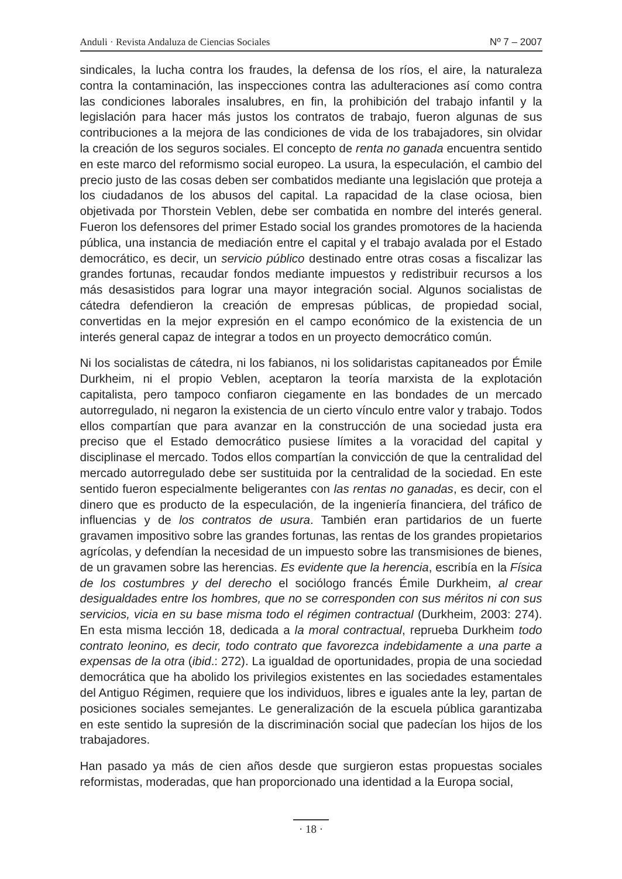Anduli · Revista Andaluza de Ciencias Sociales Nº 7 – 2007
sindicales, la lucha contra los fraudes, la defensa de los ríos, el aire, la naturaleza contra la contaminación, las inspecciones contra las adulteraciones así como contra las condiciones laborales insalubres, en fin, la prohibición del trabajo infantil y la legislación para hacer más justos los contratos de trabajo, fueron algunas de sus contribuciones a la mejora de las condiciones de vida de los trabajadores, sin olvidar la creación de los seguros sociales. El concepto de renta no ganada encuentra sentido en este marco del reformismo social europeo. La usura, la especulación, el cambio del precio justo de las cosas deben ser combatidos mediante una legislación que proteja a los ciudadanos de los abusos del capital. La rapacidad de la clase ociosa, bien objetivada por Thorstein Veblen, debe ser combatida en nombre del interés general. Fueron los defensores del primer Estado social los grandes promotores de la hacienda pública, una instancia de mediación entre el capital y el trabajo avalada por el Estado democrático, es decir, un servicio público destinado entre otras cosas a fiscalizar las grandes fortunas, recaudar fondos mediante impuestos y redistribuir recursos a los más desasistidos para lograr una mayor integración social. Algunos socialistas de cátedra defendieron la creación de empresas públicas, de propiedad social, convertidas en la mejor expresión en el campo económico de la existencia de un interés general capaz de integrar a todos en un proyecto democrático común.
Ni los socialistas de cátedra, ni los fabianos, ni los solidaristas capitaneados por Émile Durkheim, ni el propio Veblen, aceptaron la teoría marxista de la explotación capitalista, pero tampoco confiaron ciegamente en las bondades de un mercado autorregulado, ni negaron la existencia de un cierto vínculo entre valor y trabajo. Todos ellos compartían que para avanzar en la construcción de una sociedad justa era preciso que el Estado democrático pusiese límites a la voracidad del capital y disciplinase el mercado. Todos ellos compartían la convicción de que la centralidad del mercado autorregulado debe ser sustituida por la centralidad de la sociedad. En este sentido fueron especialmente beligerantes con las rentas no ganadas, es decir, con el dinero que es producto de la especulación, de la ingeniería financiera, del tráfico de influencias y de los contratos de usura. También eran partidarios de un fuerte gravamen impositivo sobre las grandes fortunas, las rentas de los grandes propietarios agrícolas, y defendían la necesidad de un impuesto sobre las transmisiones de bienes, de un gravamen sobre las herencias. Es evidente que la herencia, escribía en la Física de los costumbres y del derecho el sociólogo francés Émile Durkheim, al crear desigualdades entre los hombres, que no se corresponden con sus méritos ni con sus servicios, vicia en su base misma todo el régimen contractual (Durkheim, 2003: 274). En esta misma lección 18, dedicada a la moral contractual, reprueba Durkheim todo contrato leonino, es decir, todo contrato que favorezca indebidamente a una parte a expensas de la otra (ibid.: 272). La igualdad de oportunidades, propia de una sociedad democrática que ha abolido los privilegios existentes en las sociedades estamentales del Antiguo Régimen, requiere que los individuos, libres e iguales ante la ley, partan de posiciones sociales semejantes. Le generalización de la escuela pública garantizaba en este sentido la supresión de la discriminación social que padecían los hijos de los trabajadores.
Han pasado ya más de cien años desde que surgieron estas propuestas sociales reformistas, moderadas, que han proporcionado una identidad a la Europa social,
· 18 ·